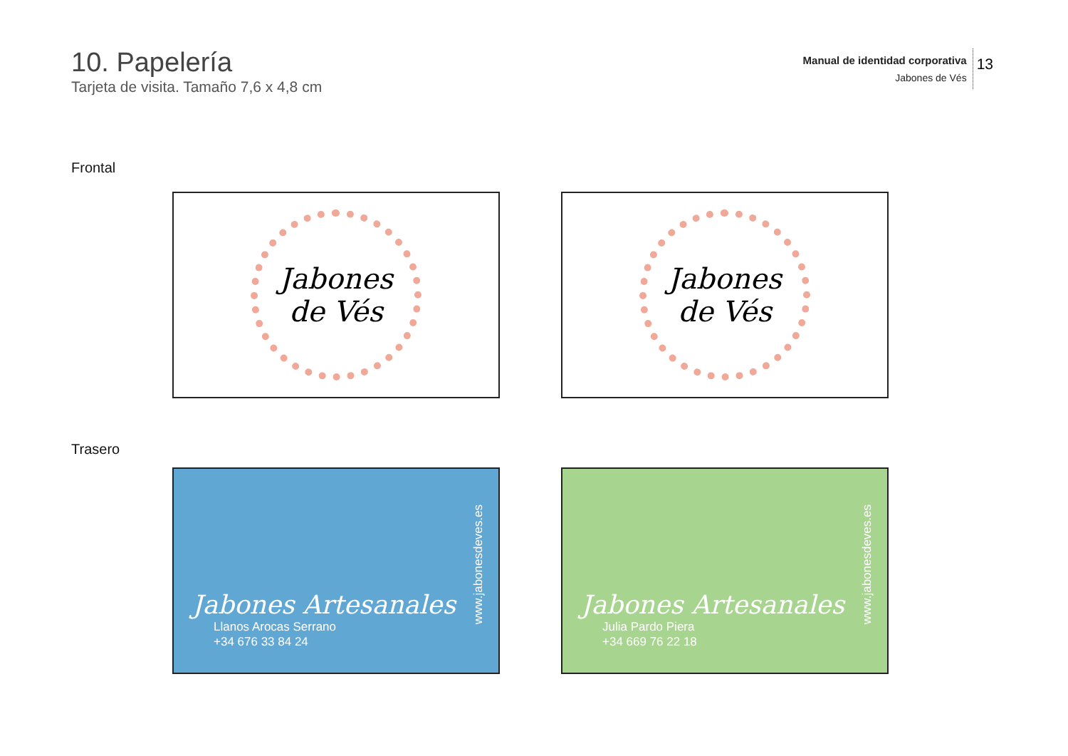10. Papelería
Tarjeta de visita. Tamaño 7,6 x 4,8 cm
Manual de identidad corporativa
Jabones de Vés
13
Frontal
Jabones
de Vés
Jabones
de Vés
Trasero
Jabones Artesanales
Llanos Arocas Serrano
+34 676 33 84 24
www.jabonesdeves.es
Jabones Artesanales
Julia Pardo Piera
+34 669 76 22 18
www.jabonesdeves.es